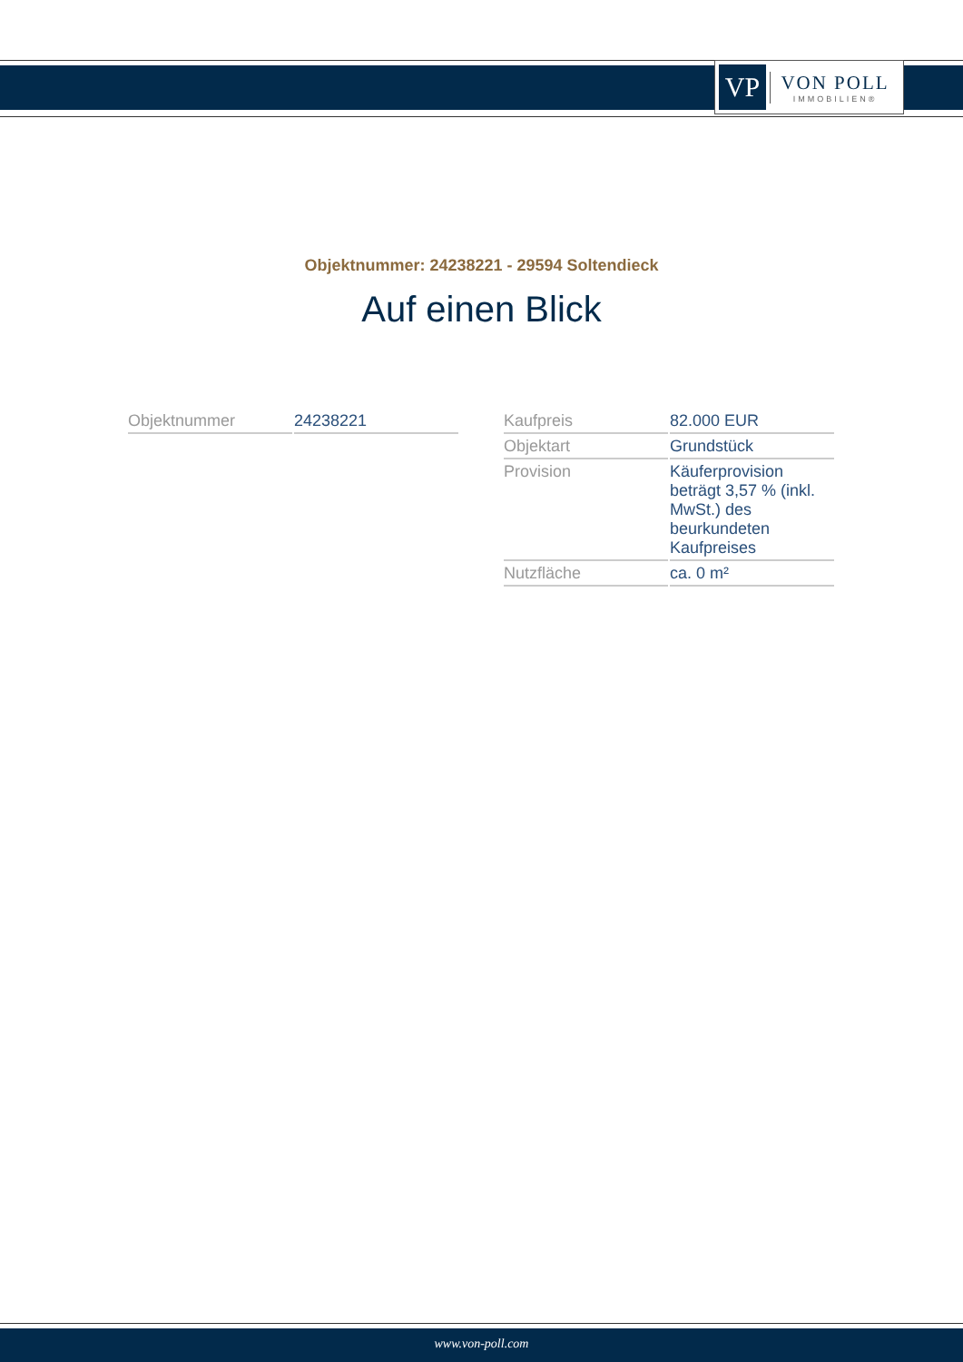VP
VON POLL
IMMOBILIEN®
Objektnummer: 24238221 - 29594 Soltendieck
Auf einen Blick
| Objektnummer | 24238221 |
| Kaufpreis | 82.000 EUR |
| Objektart | Grundstück |
| Provision | Käuferprovision beträgt 3,57 % (inkl. MwSt.) des beurkundeten Kaufpreises |
| Nutzfläche | ca. 0 m² |
www.von-poll.com